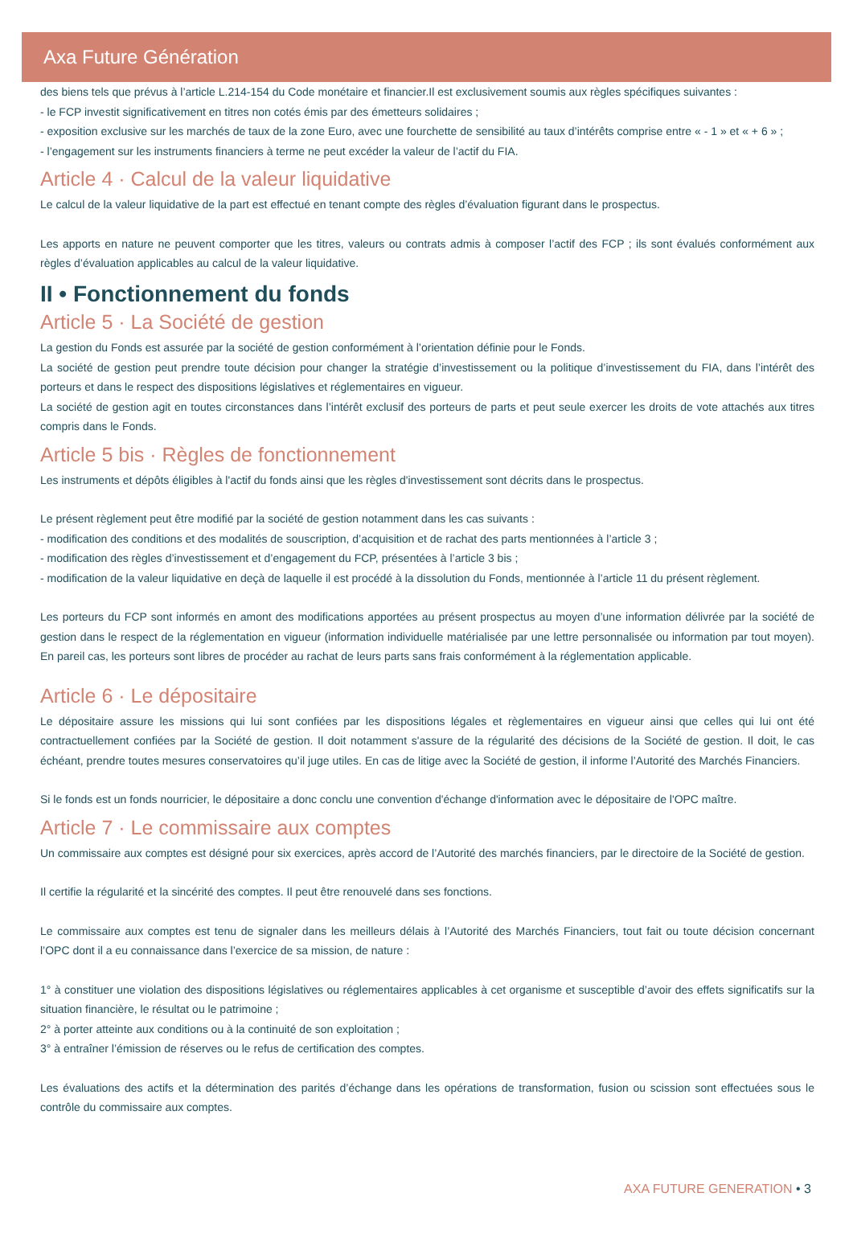Axa Future Génération
des biens tels que prévus à l’article L.214-154 du Code monétaire et financier.Il est exclusivement soumis aux règles spécifiques suivantes :
- le FCP investit significativement en titres non cotés émis par des émetteurs solidaires ;
- exposition exclusive sur les marchés de taux de la zone Euro, avec une fourchette de sensibilité au taux d’intérêts comprise entre « - 1 » et « + 6 » ;
- l’engagement sur les instruments financiers à terme ne peut excéder la valeur de l’actif du FIA.
Article 4 · Calcul de la valeur liquidative
Le calcul de la valeur liquidative de la part est effectué en tenant compte des règles d’évaluation figurant dans le prospectus.
Les apports en nature ne peuvent comporter que les titres, valeurs ou contrats admis à composer l’actif des FCP ; ils sont évalués conformément aux règles d’évaluation applicables au calcul de la valeur liquidative.
II • Fonctionnement du fonds
Article 5 · La Société de gestion
La gestion du Fonds est assurée par la société de gestion conformément à l’orientation définie pour le Fonds.
La société de gestion peut prendre toute décision pour changer la stratégie d’investissement ou la politique d’investissement du FIA, dans l’intérêt des porteurs et dans le respect des dispositions législatives et réglementaires en vigueur.
La société de gestion agit en toutes circonstances dans l’intérêt exclusif des porteurs de parts et peut seule exercer les droits de vote attachés aux titres compris dans le Fonds.
Article 5 bis · Règles de fonctionnement
Les instruments et dépôts éligibles à l'actif du fonds ainsi que les règles d'investissement sont décrits dans le prospectus.
Le présent règlement peut être modifié par la société de gestion notamment dans les cas suivants :
- modification des conditions et des modalités de souscription, d’acquisition et de rachat des parts mentionnées à l’article 3 ;
- modification des règles d’investissement et d’engagement du FCP, présentées à l’article 3 bis ;
- modification de la valeur liquidative en deçà de laquelle il est procédé à la dissolution du Fonds, mentionnée à l’article 11 du présent règlement.
Les porteurs du FCP sont informés en amont des modifications apportées au présent prospectus au moyen d’une information délivrée par la société de gestion dans le respect de la réglementation en vigueur (information individuelle matérialisée par une lettre personnalisée ou information par tout moyen). En pareil cas, les porteurs sont libres de procéder au rachat de leurs parts sans frais conformément à la réglementation applicable.
Article 6 · Le dépositaire
Le dépositaire assure les missions qui lui sont confiées par les dispositions légales et règlementaires en vigueur ainsi que celles qui lui ont été contractuellement confiées par la Société de gestion. Il doit notamment s'assure de la régularité des décisions de la Société de gestion. Il doit, le cas échéant, prendre toutes mesures conservatoires qu’il juge utiles. En cas de litige avec la Société de gestion, il informe l’Autorité des Marchés Financiers.
Si le fonds est un fonds nourricier, le dépositaire a donc conclu une convention d'échange d'information avec le dépositaire de l'OPC maître.
Article 7 · Le commissaire aux comptes
Un commissaire aux comptes est désigné pour six exercices, après accord de l’Autorité des marchés financiers, par le directoire de la Société de gestion.
Il certifie la régularité et la sincérité des comptes. Il peut être renouvelé dans ses fonctions.
Le commissaire aux comptes est tenu de signaler dans les meilleurs délais à l’Autorité des Marchés Financiers, tout fait ou toute décision concernant l’OPC dont il a eu connaissance dans l’exercice de sa mission, de nature :
1° à constituer une violation des dispositions législatives ou réglementaires applicables à cet organisme et susceptible d’avoir des effets significatifs sur la situation financière, le résultat ou le patrimoine ;
2° à porter atteinte aux conditions ou à la continuité de son exploitation ;
3° à entraîner l’émission de réserves ou le refus de certification des comptes.
Les évaluations des actifs et la détermination des parités d’échange dans les opérations de transformation, fusion ou scission sont effectuées sous le contrôle du commissaire aux comptes.
AXA FUTURE GENERATION • 3